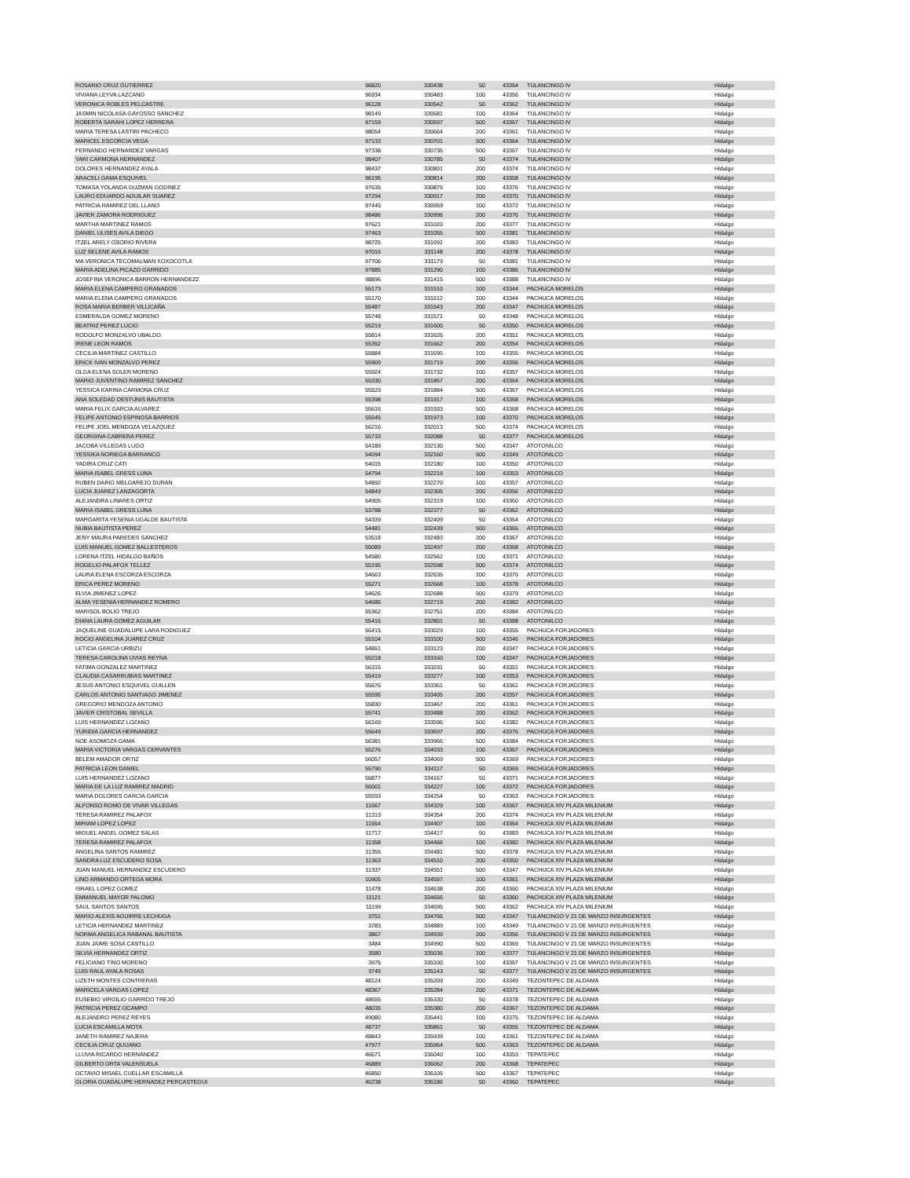| ROSARIO CRUZ GUTIERREZ | 96820 | 330438 | 50 | 43354 | | TULANCINGO IV | Hidalgo |
| VIVIANA LEYVA LAZCANO | 96934 | 330483 | 100 | 43356 | | TULANCINGO IV | Hidalgo |
| VERONICA ROBLES PELCASTRE | 96128 | 330542 | 50 | 43362 | | TULANCINGO IV | Hidalgo |
| JASMIN NICOLASA GAYOSSO SANCHEZ | 98149 | 330581 | 100 | 43364 | | TULANCINGO IV | Hidalgo |
| ROBERTA SARAHI LOPEZ HERRERA | 97159 | 330597 | 500 | 43367 | | TULANCINGO IV | Hidalgo |
| MARIA TERESA LASTIRI PACHECO | 98054 | 330664 | 200 | 43361 | | TULANCINGO IV | Hidalgo |
| MARICEL ESCORCIA VEGA | 97133 | 330701 | 500 | 43364 | | TULANCINGO IV | Hidalgo |
| FERNANDO HERNANDEZ VARGAS | 97338 | 330736 | 500 | 43367 | | TULANCINGO IV | Hidalgo |
| YARI CARMONA HERNANDEZ | 98407 | 330785 | 50 | 43374 | | TULANCINGO IV | Hidalgo |
| DOLORES HERNANDEZ AYALA | 98437 | 330801 | 200 | 43374 | | TULANCINGO IV | Hidalgo |
| ARACELI GAMA ESQUIVEL | 96195 | 330814 | 200 | 43358 | | TULANCINGO IV | Hidalgo |
| TOMASA YOLANDA GUZMAN GODINEZ | 97635 | 330875 | 100 | 43376 | | TULANCINGO IV | Hidalgo |
| LAURO EDUARDO AGUILAR SUAREZ | 97294 | 330917 | 200 | 43370 | | TULANCINGO IV | Hidalgo |
| PATRICIA RAMIREZ DEL LLANO | 97445 | 330959 | 100 | 43372 | | TULANCINGO IV | Hidalgo |
| JAVIER ZAMORA RODRIGUEZ | 98486 | 330996 | 200 | 43376 | | TULANCINGO IV | Hidalgo |
| MARTHA MARTINEZ RAMOS | 97621 | 331020 | 200 | 43377 | | TULANCINGO IV | Hidalgo |
| DANIEL ULISES AVILA DIEGO | 97463 | 331055 | 500 | 43381 | | TULANCINGO IV | Hidalgo |
| ITZEL ARELY OSORIO RIVERA | 98725 | 331091 | 200 | 43383 | | TULANCINGO IV | Hidalgo |
| LUZ SELENE AVILA RAMOS | 97016 | 331148 | 200 | 43378 | | TULANCINGO IV | Hidalgo |
| MA VERONICA TECOMALMAN XOXOCOTLA | 97706 | 331179 | 50 | 43381 | | TULANCINGO IV | Hidalgo |
| MARIA ADELINA PICAZO GARRIDO | 97885 | 331290 | 100 | 43386 | | TULANCINGO IV | Hidalgo |
| JOSEFINA VERONICA BARRON HERNANDEZZ | 98896 | 331415 | 500 | 43388 | | TULANCINGO IV | Hidalgo |
| MARIA ELENA CAMPERO GRANADOS | 55173 | 331510 | 100 | 43344 | | PACHUCA MORELOS | Hidalgo |
| MARIA ELENA CAMPERO GRANADOS | 55170 | 331512 | 100 | 43344 | | PACHUCA MORELOS | Hidalgo |
| ROSA MARIA BERBER VILLICAÑA | 55487 | 331543 | 200 | 43347 | | PACHUCA MORELOS | Hidalgo |
| ESMERALDA GOMEZ MORENO | 55748 | 331571 | 50 | 43348 | | PACHUCA MORELOS | Hidalgo |
| BEATRIZ PEREZ LUCIO | 55219 | 331600 | 50 | 43350 | | PACHUCA MORELOS | Hidalgo |
| RODOLFO MONZALVO UBALDO | 55814 | 331626 | 200 | 43351 | | PACHUCA MORELOS | Hidalgo |
| IRENE LEON RAMOS | 55352 | 331662 | 200 | 43354 | | PACHUCA MORELOS | Hidalgo |
| CECILIA MARTINEZ CASTILLO | 55884 | 331695 | 100 | 43355 | | PACHUCA MORELOS | Hidalgo |
| ERICK IVAN MONZALVO PEREZ | 55909 | 331719 | 200 | 43356 | | PACHUCA MORELOS | Hidalgo |
| OLGA ELENA SOLER MORENO | 55924 | 331732 | 100 | 43357 | | PACHUCA MORELOS | Hidalgo |
| MARIO JUVENTINO RAMIREZ SANCHEZ | 55330 | 331857 | 200 | 43364 | | PACHUCA MORELOS | Hidalgo |
| YESSICA KARINA CARMONA CRUZ | 55529 | 331884 | 500 | 43367 | | PACHUCA MORELOS | Hidalgo |
| ANA SOLEDAD DESTUNIS BAUTISTA | 55398 | 331917 | 100 | 43368 | | PACHUCA MORELOS | Hidalgo |
| MARIA FELIX GARCIA ALVAREZ | 55616 | 331933 | 500 | 43368 | | PACHUCA MORELOS | Hidalgo |
| FELIPE ANTONIO ESPINOSA BARRIOS | 55545 | 331973 | 100 | 43370 | | PACHUCA MORELOS | Hidalgo |
| FELIPE JOEL MENDOZA VELAZQUEZ | 56216 | 332013 | 500 | 43374 | | PACHUCA MORELOS | Hidalgo |
| GEORGINA CABRERA PEREZ | 55733 | 332088 | 50 | 43377 | | PACHUCA MORELOS | Hidalgo |
| JACOBA VILLEGAS LUGO | 54189 | 332130 | 500 | 43347 | | ATOTONILCO | Hidalgo |
| YESSIKA NORIEGA BARRANCO | 54094 | 332160 | 500 | 43349 | | ATOTONILCO | Hidalgo |
| YADIRA CRUZ CATI | 54015 | 332180 | 100 | 43350 | | ATOTONILCO | Hidalgo |
| MARIA ISABEL GRESS LUNA | 54794 | 332219 | 100 | 43353 | | ATOTONILCO | Hidalgo |
| RUBEN DARIO MELGAREJO DURAN | 54892 | 332270 | 100 | 43357 | | ATOTONILCO | Hidalgo |
| LUCIA JUAREZ LANZAGORTA | 54849 | 332305 | 200 | 43356 | | ATOTONILCO | Hidalgo |
| ALEJANDRA LINARES ORTIZ | 54905 | 332319 | 100 | 43360 | | ATOTONILCO | Hidalgo |
| MARIA ISABEL GRESS LUNA | 53788 | 332377 | 50 | 43362 | | ATOTONILCO | Hidalgo |
| MARGARITA YESENIA UGALDE BAUTISTA | 54339 | 332409 | 50 | 43364 | | ATOTONILCO | Hidalgo |
| NUBIA BAUTISTA PEREZ | 54481 | 332439 | 500 | 43365 | | ATOTONILCO | Hidalgo |
| JENY MAURA PAREDES SANCHEZ | 53518 | 332483 | 200 | 43367 | | ATOTONILCO | Hidalgo |
| LUIS MANUEL GOMEZ BALLESTEROS | 55089 | 332497 | 200 | 43368 | | ATOTONILCO | Hidalgo |
| LORENA ITZEL HIDALGO BAÑOS | 54580 | 332562 | 100 | 43371 | | ATOTONILCO | Hidalgo |
| ROGELIO PALAFOX TELLEZ | 55195 | 332598 | 500 | 43374 | | ATOTONILCO | Hidalgo |
| LAURA ELENA ESCORZA ESCORZA | 54663 | 332635 | 100 | 43376 | | ATOTONILCO | Hidalgo |
| ERICA PEREZ MORENO | 55271 | 332668 | 100 | 43378 | | ATOTONILCO | Hidalgo |
| ELVIA JIMENEZ LOPEZ | 54626 | 332688 | 500 | 43379 | | ATOTONILCO | Hidalgo |
| ALMA YESENIA HERNANDEZ ROMERO | 54686 | 332719 | 200 | 43382 | | ATOTONILCO | Hidalgo |
| MARISOL BOLIO TREJO | 55362 | 332751 | 200 | 43384 | | ATOTONILCO | Hidalgo |
| DIANA LAURA GOMEZ AGUILAR | 55416 | 332801 | 50 | 43388 | | ATOTONILCO | Hidalgo |
| JAQUELINE GUADALUPE LARA RODIGUEZ | 56415 | 333029 | 100 | 43355 | | PACHUCA FORJADORES | Hidalgo |
| ROCIO ANGELINA JUAREZ CRUZ | 55104 | 333100 | 500 | 43346 | | PACHUCA FORJADORES | Hidalgo |
| LETICIA GARCIA URBIZU | 54851 | 333123 | 200 | 43347 | | PACHUCA FORJADORES | Hidalgo |
| TERESA CAROLINA UVIAS REYNA | 55218 | 333160 | 100 | 43347 | | PACHUCA FORJADORES | Hidalgo |
| FATIMA GONZALEZ MARTINEZ | 56315 | 333231 | 50 | 43351 | | PACHUCA FORJADORES | Hidalgo |
| CLAUDIA CASARRUBIAS MARTINEZ | 55419 | 333277 | 100 | 43353 | | PACHUCA FORJADORES | Hidalgo |
| JESUS ANTONIO ESQUIVEL GUILLEN | 55676 | 333361 | 50 | 43361 | | PACHUCA FORJADORES | Hidalgo |
| CARLOS ANTONIO SANTIAGO JIMENEZ | 55595 | 333405 | 200 | 43357 | | PACHUCA FORJADORES | Hidalgo |
| GREGORIO MENDOZA ANTONIO | 55830 | 333467 | 200 | 43361 | | PACHUCA FORJADORES | Hidalgo |
| JAVIER CRISTOBAL SEVILLA | 55741 | 333488 | 200 | 43362 | | PACHUCA FORJADORES | Hidalgo |
| LUIS HERNANDEZ LOZANO | 56169 | 333596 | 500 | 43382 | | PACHUCA FORJADORES | Hidalgo |
| YURIDIA GARCIA HERNANDEZ | 55649 | 333697 | 200 | 43376 | | PACHUCA FORJADORES | Hidalgo |
| NOE ASOMOZA GAMA | 56381 | 333966 | 500 | 43384 | | PACHUCA FORJADORES | Hidalgo |
| MARIA VICTORIA VARGAS CERVANTES | 55276 | 334033 | 100 | 43367 | | PACHUCA FORJADORES | Hidalgo |
| BELEM AMADOR ORTIZ | 56057 | 334069 | 500 | 43369 | | PACHUCA FORJADORES | Hidalgo |
| PATRICIA LEON DANIEL | 55790 | 334117 | 50 | 43369 | | PACHUCA FORJADORES | Hidalgo |
| LUIS HERNANDEZ LOZANO | 56877 | 334167 | 50 | 43371 | | PACHUCA FORJADORES | Hidalgo |
| MARIA DE LA LUZ RAMIREZ MADRID | 56001 | 334227 | 100 | 43372 | | PACHUCA FORJADORES | Hidalgo |
| MARIA DOLORES GARCIA GARCIA | 55593 | 334254 | 50 | 43363 | | PACHUCA FORJADORES | Hidalgo |
| ALFONSO ROMO DE VIVAR VILLEGAS | 11567 | 334329 | 100 | 43367 | | PACHUCA XIV PLAZA MILENIUM | Hidalgo |
| TERESA RAMIREZ PALAFOX | 11313 | 334354 | 200 | 43374 | | PACHUCA XIV PLAZA MILENIUM | Hidalgo |
| MIRIAM LOPEZ LOPEZ | 11554 | 334407 | 100 | 43364 | | PACHUCA XIV PLAZA MILENIUM | Hidalgo |
| MIGUEL ANGEL GOMEZ SALAS | 11717 | 334417 | 50 | 43383 | | PACHUCA XIV PLAZA MILENIUM | Hidalgo |
| TERESA RAMIREZ PALAFOX | 11358 | 334466 | 100 | 43382 | | PACHUCA XIV PLAZA MILENIUM | Hidalgo |
| ANGELINA SANTOS RAMIREZ | 11355 | 334481 | 500 | 43378 | | PACHUCA XIV PLAZA MILENIUM | Hidalgo |
| SANDRA LUZ ESCUDERO SOSA | 11363 | 334510 | 200 | 43350 | | PACHUCA XIV PLAZA MILENIUM | Hidalgo |
| JUAN MANUEL HERNANDEZ ESCUDERO | 11337 | 334551 | 500 | 43347 | | PACHUCA XIV PLAZA MILENIUM | Hidalgo |
| LINO ARMANDO ORTEGA MORA | 10905 | 334597 | 100 | 43361 | | PACHUCA XIV PLAZA MILENIUM | Hidalgo |
| ISRAEL LOPEZ GOMEZ | 11478 | 334638 | 200 | 43360 | | PACHUCA XIV PLAZA MILENIUM | Hidalgo |
| EMMANUEL MAYOR PALOMO | 11121 | 334656 | 50 | 43360 | | PACHUCA XIV PLAZA MILENIUM | Hidalgo |
| SAUL SANTOS SANTOS | 11199 | 334695 | 500 | 43362 | | PACHUCA XIV PLAZA MILENIUM | Hidalgo |
| MARIO ALEXIS AGUIRRE LECHUGA | 3751 | 334766 | 500 | 43347 | | TULANCINGO V 21 DE MARZO INSURGENTES | Hidalgo |
| LETICIA HERNANDEZ MARTINEZ | 3783 | 334889 | 100 | 43349 | | TULANCINGO V 21 DE MARZO INSURGENTES | Hidalgo |
| NORMA ANGELICA RABANAL BAUTISTA | 3867 | 334939 | 200 | 43356 | | TULANCINGO V 21 DE MARZO INSURGENTES | Hidalgo |
| JUAN JAIME SOSA CASTILLO | 3484 | 334990 | 500 | 43369 | | TULANCINGO V 21 DE MARZO INSURGENTES | Hidalgo |
| SILVIA HERNANDEZ ORTIZ | 3580 | 335036 | 100 | 43377 | | TULANCINGO V 21 DE MARZO INSURGENTES | Hidalgo |
| FELICIANO TINO MORENO | 3975 | 335100 | 100 | 43367 | | TULANCINGO V 21 DE MARZO INSURGENTES | Hidalgo |
| LUIS RAUL AYALA ROSAS | 3745 | 335143 | 50 | 43377 | | TULANCINGO V 21 DE MARZO INSURGENTES | Hidalgo |
| LIZETH MONTES CONTRERAS | 48124 | 335209 | 200 | 43349 | | TEZONTEPEC DE ALDAMA | Hidalgo |
| MARICELA VARGAS LOPEZ | 48367 | 335284 | 200 | 43371 | | TEZONTEPEC DE ALDAMA | Hidalgo |
| EUSEBIO VIRGILIO GARRIDO TREJO | 48655 | 335330 | 50 | 43378 | | TEZONTEPEC DE ALDAMA | Hidalgo |
| PATRICIA PEREZ OCAMPO | 48035 | 335380 | 200 | 43367 | | TEZONTEPEC DE ALDAMA | Hidalgo |
| ALEJANDRO PEREZ REYES | 49080 | 335441 | 100 | 43375 | | TEZONTEPEC DE ALDAMA | Hidalgo |
| LUCIA ESCAMILLA MOTA | 48737 | 335861 | 50 | 43355 | | TEZONTEPEC DE ALDAMA | Hidalgo |
| JANETH RAMIREZ NAJERA | 48843 | 335939 | 100 | 43361 | | TEZONTEPEC DE ALDAMA | Hidalgo |
| CECILIA CRUZ QUIJANO | 47977 | 335964 | 500 | 43363 | | TEZONTEPEC DE ALDAMA | Hidalgo |
| LLUVIA RICARDO HERNANDEZ | 46671 | 336040 | 100 | 43353 | | TEPATEPEC | Hidalgo |
| GILBERTO ORTA VALENSUELA | 46889 | 336062 | 200 | 43368 | | TEPATEPEC | Hidalgo |
| OCTAVIO MISAEL CUELLAR ESCAMILLA | 46850 | 336105 | 500 | 43367 | | TEPATEPEC | Hidalgo |
| GLORIA GUADALUPE HERNADEZ PERCASTEGUI | 46238 | 336186 | 50 | 43360 | | TEPATEPEC | Hidalgo |